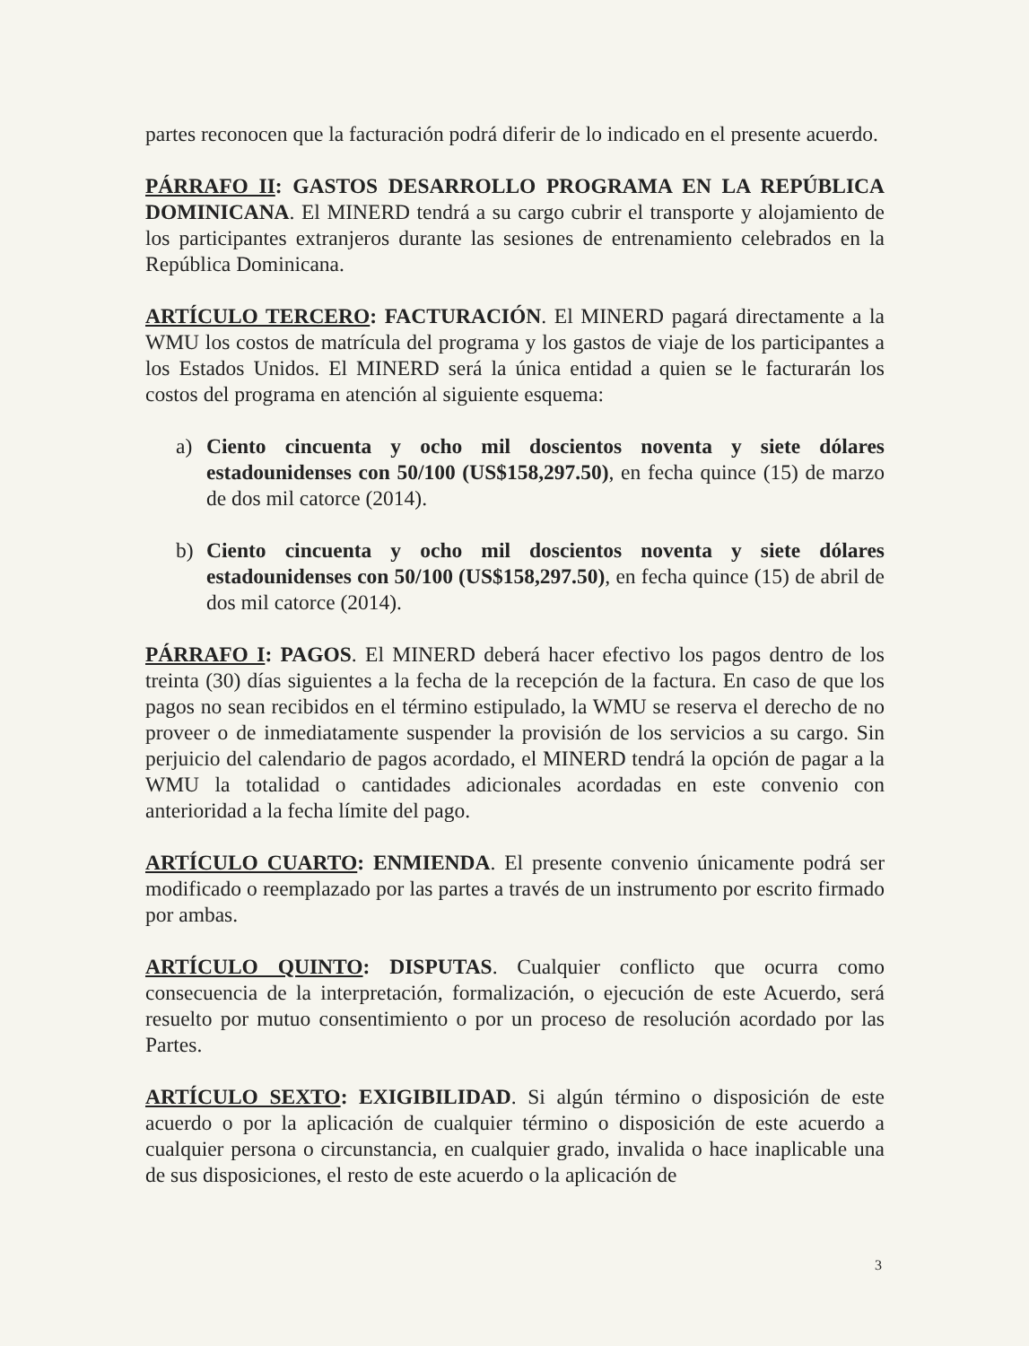partes reconocen que la facturación podrá diferir de lo indicado en el presente acuerdo.
PÁRRAFO II: GASTOS DESARROLLO PROGRAMA EN LA REPÚBLICA DOMINICANA. El MINERD tendrá a su cargo cubrir el transporte y alojamiento de los participantes extranjeros durante las sesiones de entrenamiento celebrados en la República Dominicana.
ARTÍCULO TERCERO: FACTURACIÓN. El MINERD pagará directamente a la WMU los costos de matrícula del programa y los gastos de viaje de los participantes a los Estados Unidos. El MINERD será la única entidad a quien se le facturarán los costos del programa en atención al siguiente esquema:
a) Ciento cincuenta y ocho mil doscientos noventa y siete dólares estadounidenses con 50/100 (US$158,297.50), en fecha quince (15) de marzo de dos mil catorce (2014).
b) Ciento cincuenta y ocho mil doscientos noventa y siete dólares estadounidenses con 50/100 (US$158,297.50), en fecha quince (15) de abril de dos mil catorce (2014).
PÁRRAFO I: PAGOS. El MINERD deberá hacer efectivo los pagos dentro de los treinta (30) días siguientes a la fecha de la recepción de la factura. En caso de que los pagos no sean recibidos en el término estipulado, la WMU se reserva el derecho de no proveer o de inmediatamente suspender la provisión de los servicios a su cargo. Sin perjuicio del calendario de pagos acordado, el MINERD tendrá la opción de pagar a la WMU la totalidad o cantidades adicionales acordadas en este convenio con anterioridad a la fecha límite del pago.
ARTÍCULO CUARTO: ENMIENDA. El presente convenio únicamente podrá ser modificado o reemplazado por las partes a través de un instrumento por escrito firmado por ambas.
ARTÍCULO QUINTO: DISPUTAS. Cualquier conflicto que ocurra como consecuencia de la interpretación, formalización, o ejecución de este Acuerdo, será resuelto por mutuo consentimiento o por un proceso de resolución acordado por las Partes.
ARTÍCULO SEXTO: EXIGIBILIDAD. Si algún término o disposición de este acuerdo o por la aplicación de cualquier término o disposición de este acuerdo a cualquier persona o circunstancia, en cualquier grado, invalida o hace inaplicable una de sus disposiciones, el resto de este acuerdo o la aplicación de
3